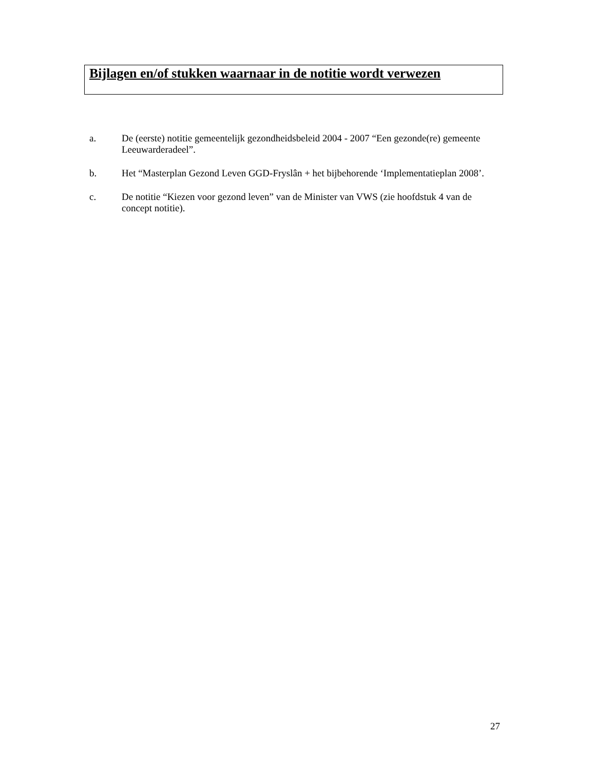Bijlagen en/of stukken waarnaar in de notitie wordt verwezen
a. De (eerste) notitie gemeentelijk gezondheidsbeleid 2004 - 2007 “Een gezonde(re) gemeente Leeuwarderadeel”.
b. Het “Masterplan Gezond Leven GGD-Fryslân + het bijbehorende ‘Implementatieplan 2008’.
c. De notitie “Kiezen voor gezond leven” van de Minister van VWS (zie hoofdstuk 4 van de concept notitie).
27